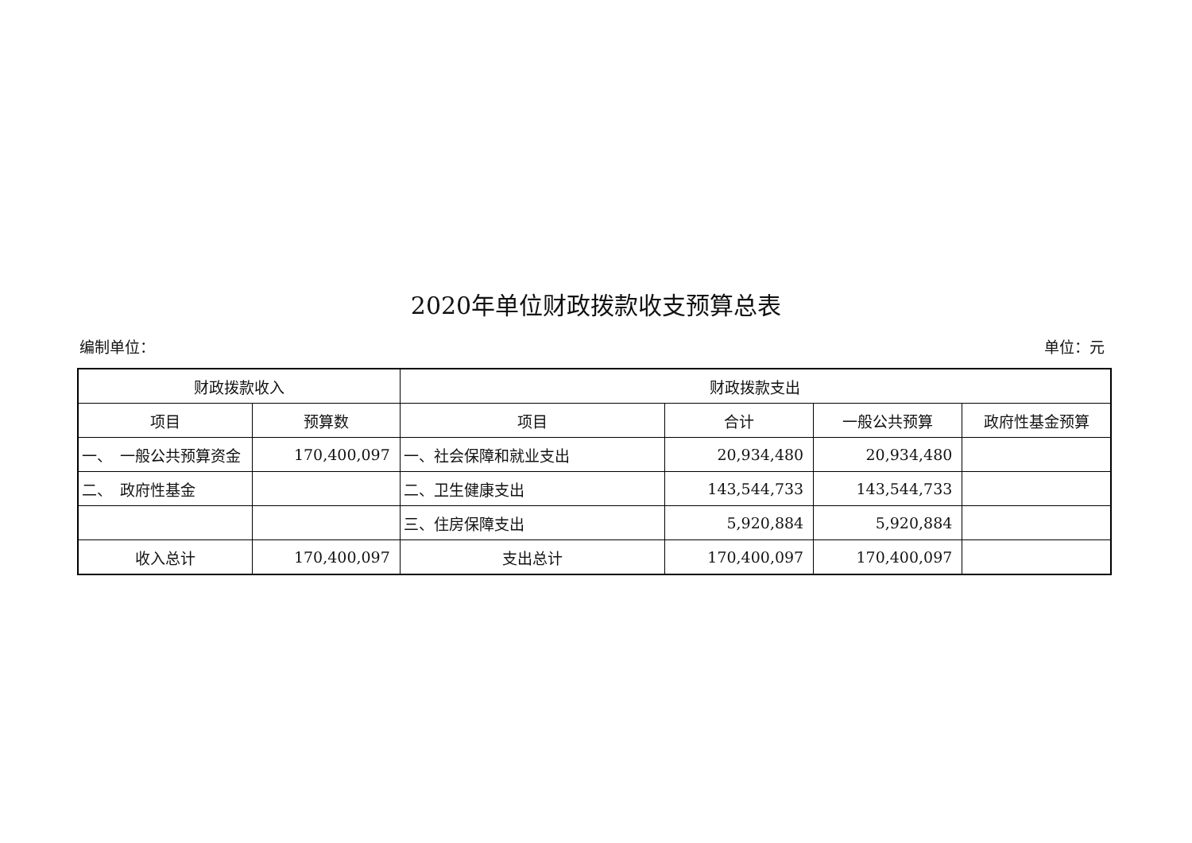2020年单位财政拨款收支预算总表
编制单位： 单位：元
| 财政拨款收入 | | 财政拨款支出 | | | |
| --- | --- | --- | --- | --- | --- |
| 项目 | 预算数 | 项目 | 合计 | 一般公共预算 | 政府性基金预算 |
| 一、 一般公共预算资金 | 170,400,097 | 一、社会保障和就业支出 | 20,934,480 | 20,934,480 | |
| 二、 政府性基金 | | 二、卫生健康支出 | 143,544,733 | 143,544,733 | |
| | | 三、住房保障支出 | 5,920,884 | 5,920,884 | |
| 收入总计 | 170,400,097 | 支出总计 | 170,400,097 | 170,400,097 | |